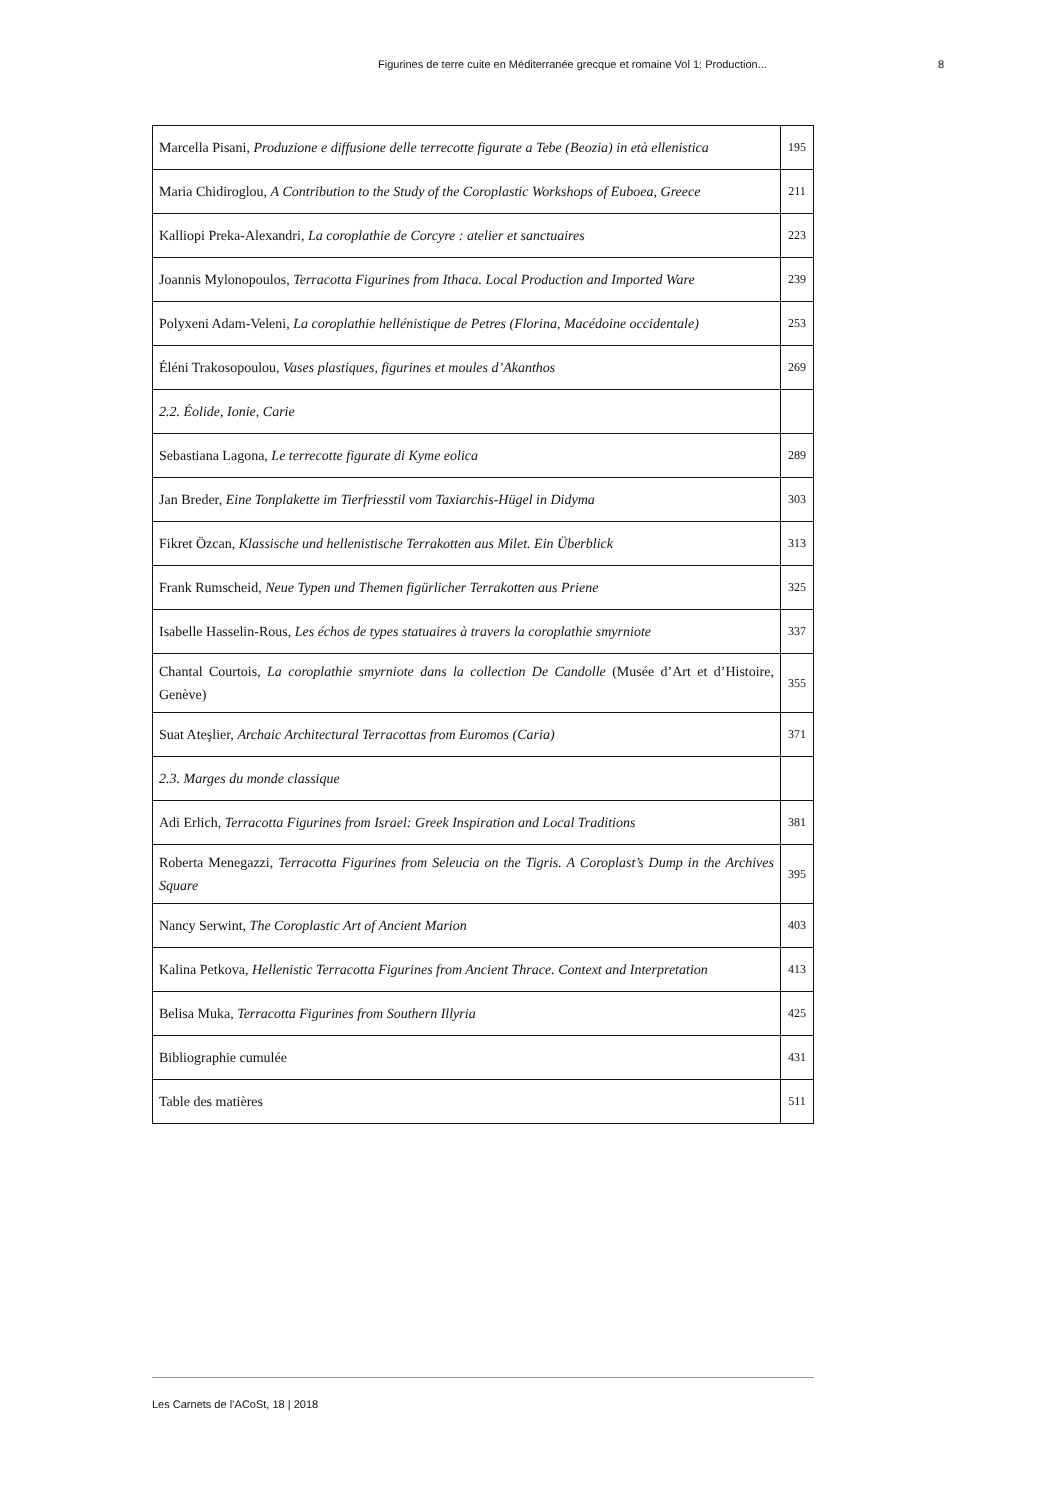Figurines de terre cuite en Méditerranée grecque et romaine Vol 1: Production... 8
| Marcella Pisani, Produzione e diffusione delle terrecotte figurate a Tebe (Beozia) in età ellenistica | 195 |
| Maria Chidiroglou, A Contribution to the Study of the Coroplastic Workshops of Euboea, Greece | 211 |
| Kalliopi Preka-Alexandri, La coroplathie de Corcyre : atelier et sanctuaires | 223 |
| Joannis Mylonopoulos, Terracotta Figurines from Ithaca. Local Production and Imported Ware | 239 |
| Polyxeni Adam-Veleni, La coroplathie hellénistique de Petres (Florina, Macédoine occidentale) | 253 |
| Éléni Trakosopoulou, Vases plastiques, figurines et moules d’Akanthos | 269 |
| 2.2. Éolide, Ionie, Carie | |
| Sebastiana Lagona, Le terrecotte figurate di Kyme eolica | 289 |
| Jan Breder, Eine Tonplakette im Tierfriesstil vom Taxiarchis-Hügel in Didyma | 303 |
| Fikret Özcan, Klassische und hellenistische Terrakotten aus Milet. Ein Überblick | 313 |
| Frank Rumscheid, Neue Typen und Themen figürlicher Terrakotten aus Priene | 325 |
| Isabelle Hasselin-Rous, Les échos de types statuaires à travers la coroplathie smyrniote | 337 |
| Chantal Courtois, La coroplathie smyrniote dans la collection De Candolle (Musée d’Art et d’Histoire, Genève) | 355 |
| Suat Ateşlier, Archaic Architectural Terracottas from Euromos (Caria) | 371 |
| 2.3. Marges du monde classique | |
| Adi Erlich, Terracotta Figurines from Israel: Greek Inspiration and Local Traditions | 381 |
| Roberta Menegazzi, Terracotta Figurines from Seleucia on the Tigris. A Coroplast’s Dump in the Archives Square | 395 |
| Nancy Serwint, The Coroplastic Art of Ancient Marion | 403 |
| Kalina Petkova, Hellenistic Terracotta Figurines from Ancient Thrace. Context and Interpretation | 413 |
| Belisa Muka, Terracotta Figurines from Southern Illyria | 425 |
| Bibliographie cumulée | 431 |
| Table des matières | 511 |
Les Carnets de l’ACoSt, 18 | 2018